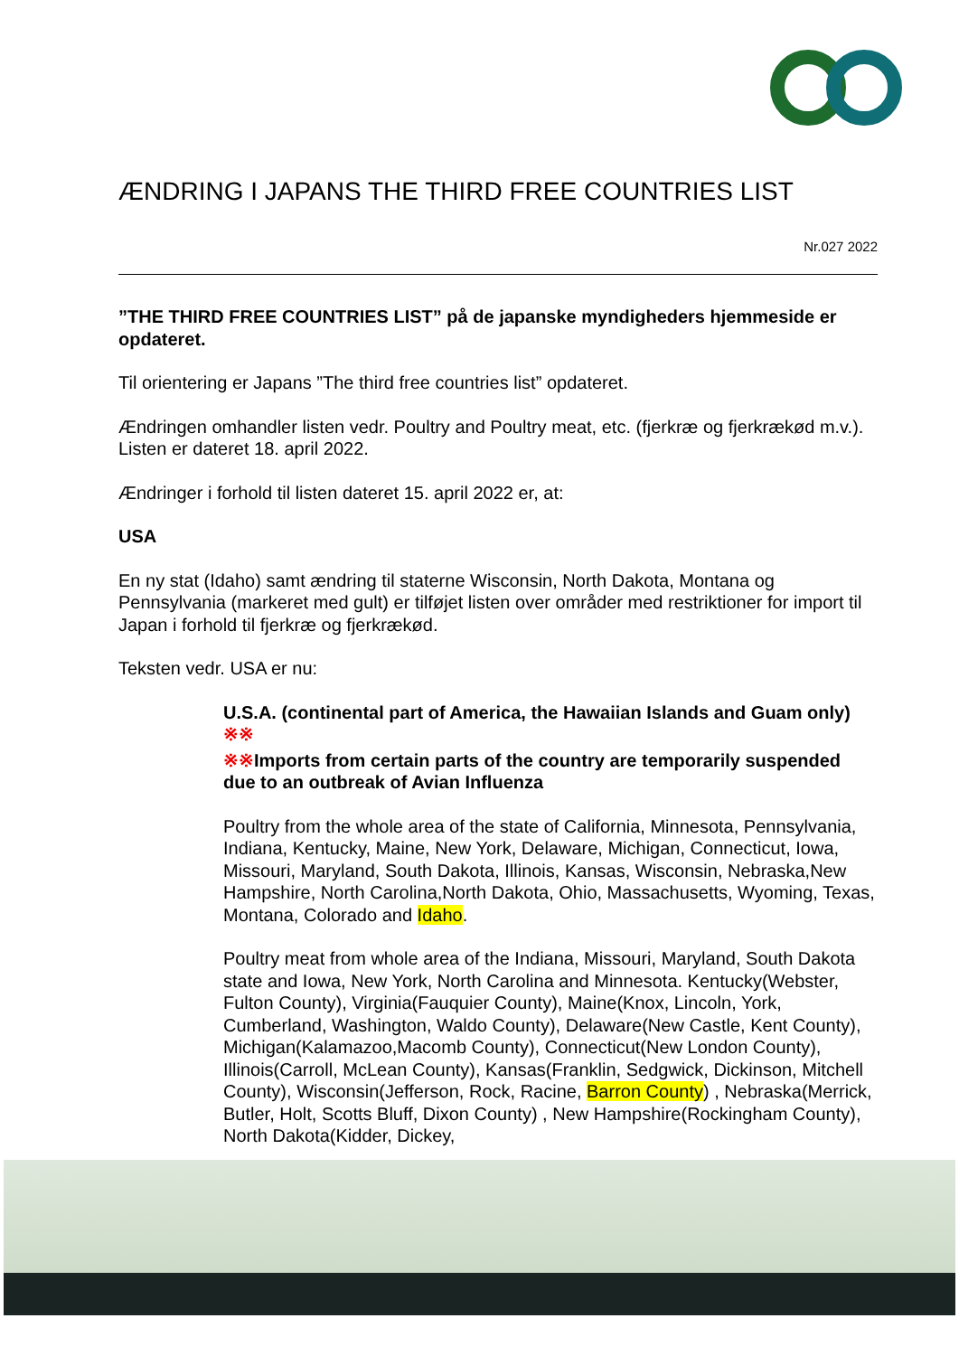ÆNDRING I JAPANS THE THIRD FREE COUNTRIES LIST
Nr.027 2022
”THE THIRD FREE COUNTRIES LIST” på de japanske myndigheders hjemmeside er opdateret.
Til orientering er Japans ”The third free countries list” opdateret.
Ændringen omhandler listen vedr. Poultry and Poultry meat, etc. (fjerkræ og fjerkrækød m.v.). Listen er dateret 18. april 2022.
Ændringer i forhold til listen dateret 15. april 2022 er, at:
USA
En ny stat (Idaho) samt ændring til staterne Wisconsin, North Dakota, Montana og Pennsylvania (markeret med gult) er tilføjet listen over områder med restriktioner for import til Japan i forhold til fjerkræ og fjerkrækød.
Teksten vedr. USA er nu:
U.S.A. (continental part of America, the Hawaiian Islands and Guam only) ※※
※※Imports from certain parts of the country are temporarily suspended due to an outbreak of Avian Influenza
Poultry from the whole area of the state of California, Minnesota, Pennsylvania, Indiana, Kentucky, Maine, New York, Delaware, Michigan, Connecticut, Iowa, Missouri, Maryland, South Dakota, Illinois, Kansas, Wisconsin, Nebraska,New Hampshire, North Carolina,North Dakota, Ohio, Massachusetts, Wyoming, Texas, Montana, Colorado and Idaho.
Poultry meat from whole area of the Indiana, Missouri, Maryland, South Dakota state and Iowa, New York, North Carolina and Minnesota. Kentucky(Webster, Fulton County), Virginia(Fauquier County), Maine(Knox, Lincoln, York, Cumberland, Washington, Waldo County), Delaware(New Castle, Kent County), Michigan(Kalamazoo,Macomb County), Connecticut(New London County), Illinois(Carroll, McLean County), Kansas(Franklin, Sedgwick, Dickinson, Mitchell County), Wisconsin(Jefferson, Rock, Racine, Barron County) , Nebraska(Merrick, Butler, Holt, Scotts Bluff, Dixon County) , New Hampshire(Rockingham County), North Dakota(Kidder, Dickey,